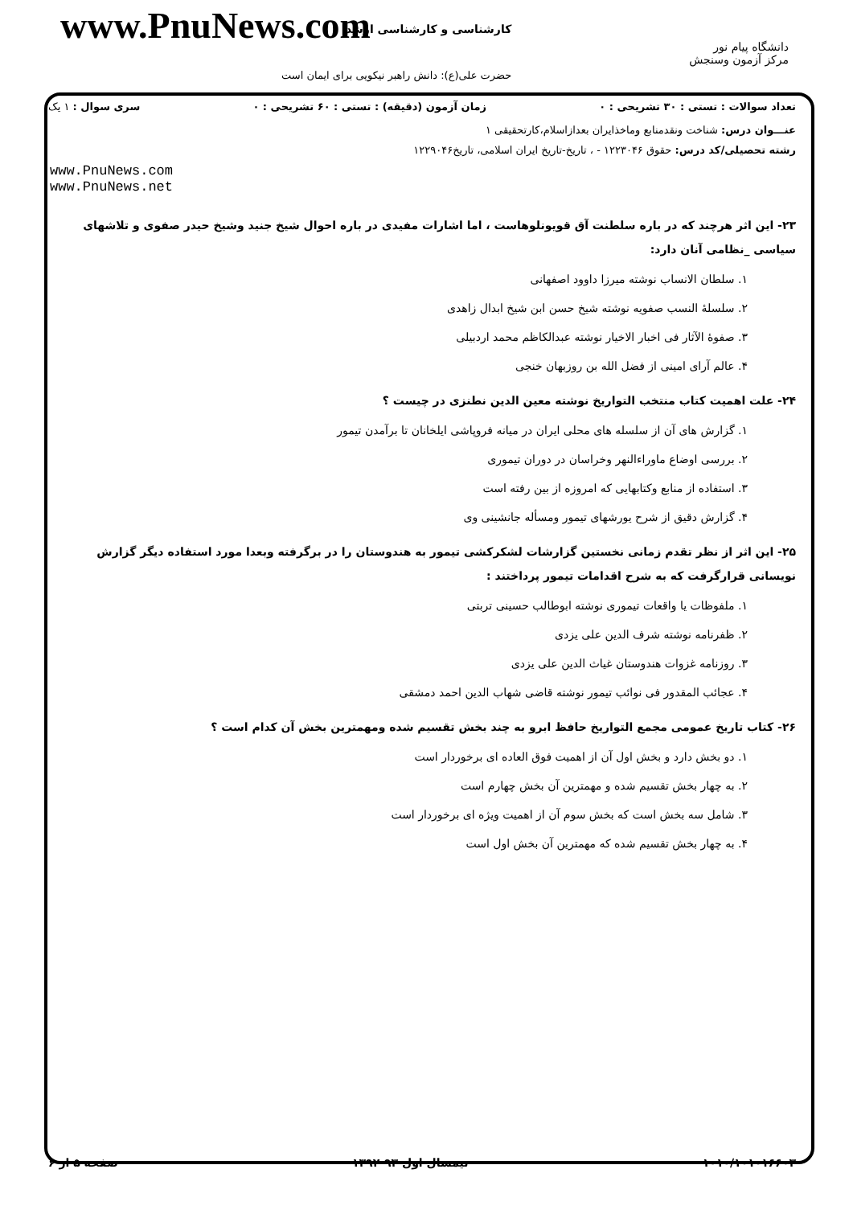www.PnuNews.com کارشناسی و کارشناسی ارشد
حضرت علی(ع): دانش راهبر نیکویی برای ایمان است
دانشگاه پیام نور
مرکز آزمون وسنجش
تعداد سوالات : تستی : ۳۰ تشریحی : ۰ زمان آزمون (دقیقه) : تستی : ۶۰ تشریحی : ۰ سری سوال : ۱ یک
عنـــوان درس: شناخت ونقدمنابع وماخذایران بعدازاسلام،کارتحقیقی ۱
رشته تحصیلی/کد درس: حقوق ۱۲۲۳۰۴۶ - ، تاریخ-تاریخ ایران اسلامی، تاریخ۱۲۲۹۰۴۶
www.PnuNews.com
www.PnuNews.net
۲۳- این اثر هرچند که در باره سلطنت آق قویونلوهاست ، اما اشارات مفیدی در باره احوال شیخ جنید وشیخ حیدر صفوی و تلاشهای سیاسی _نظامی آنان دارد:
۱. سلطان الانساب نوشته میرزا داوود اصفهانی
۲. سلسلهٔ النسب صفویه نوشته شیخ حسن ابن شیخ ابدال زاهدی
۳. صفوهٔ الآثار فی اخبار الاخیار نوشته عبدالکاظم محمد اردبیلی
۴. عالم آرای امینی از فضل الله بن روزبهان خنجی
۲۴- علت اهمیت کتاب منتخب التواریخ نوشته معین الدین نطنزی در چیست ؟
۱. گزارش های آن از سلسله های محلی ایران در میانه فروپاشی ایلخانان تا برآمدن تیمور
۲. بررسی اوضاع ماوراءالنهر وخراسان در دوران تیموری
۳. استفاده از منابع وکتابهایی که امروزه از بین رفته است
۴. گزارش دقیق از شرح یورشهای تیمور ومسأله جانشینی وی
۲۵- این اثر از نظر تقدم زمانی نخستین گزارشات لشکرکشی تیمور به هندوستان را در برگرفته وبعدا مورد استفاده دیگر گزارش نویسانی قرارگرفت که به شرح اقدامات تیمور پرداختند :
۱. ملفوظات یا واقعات تیموری نوشته ابوطالب حسینی تربتی
۲. ظفرنامه نوشته شرف الدین علی یزدی
۳. روزنامه غزوات هندوستان غیاث الدین علی یزدی
۴. عجائب المقدور فی نوائب تیمور نوشته قاضی شهاب الدین احمد دمشقی
۲۶- کتاب تاریخ عمومی مجمع التواریخ حافظ ابرو به چند بخش تقسیم شده ومهمترین بخش آن کدام است ؟
۱. دو بخش دارد و بخش اول آن از اهمیت فوق العاده ای برخوردار است
۲. به چهار بخش تقسیم شده و مهمترین آن بخش چهارم است
۳. شامل سه بخش است که بخش سوم آن از اهمیت ویژه ای برخوردار است
۴. به چهار بخش تقسیم شده که مهمترین آن بخش اول است
۱۰۱۰/۱۰۱۰۱۶۶۰۳ نیمسال اول ۹۳-۱۳۹۲ صفحه ۵ از ۶